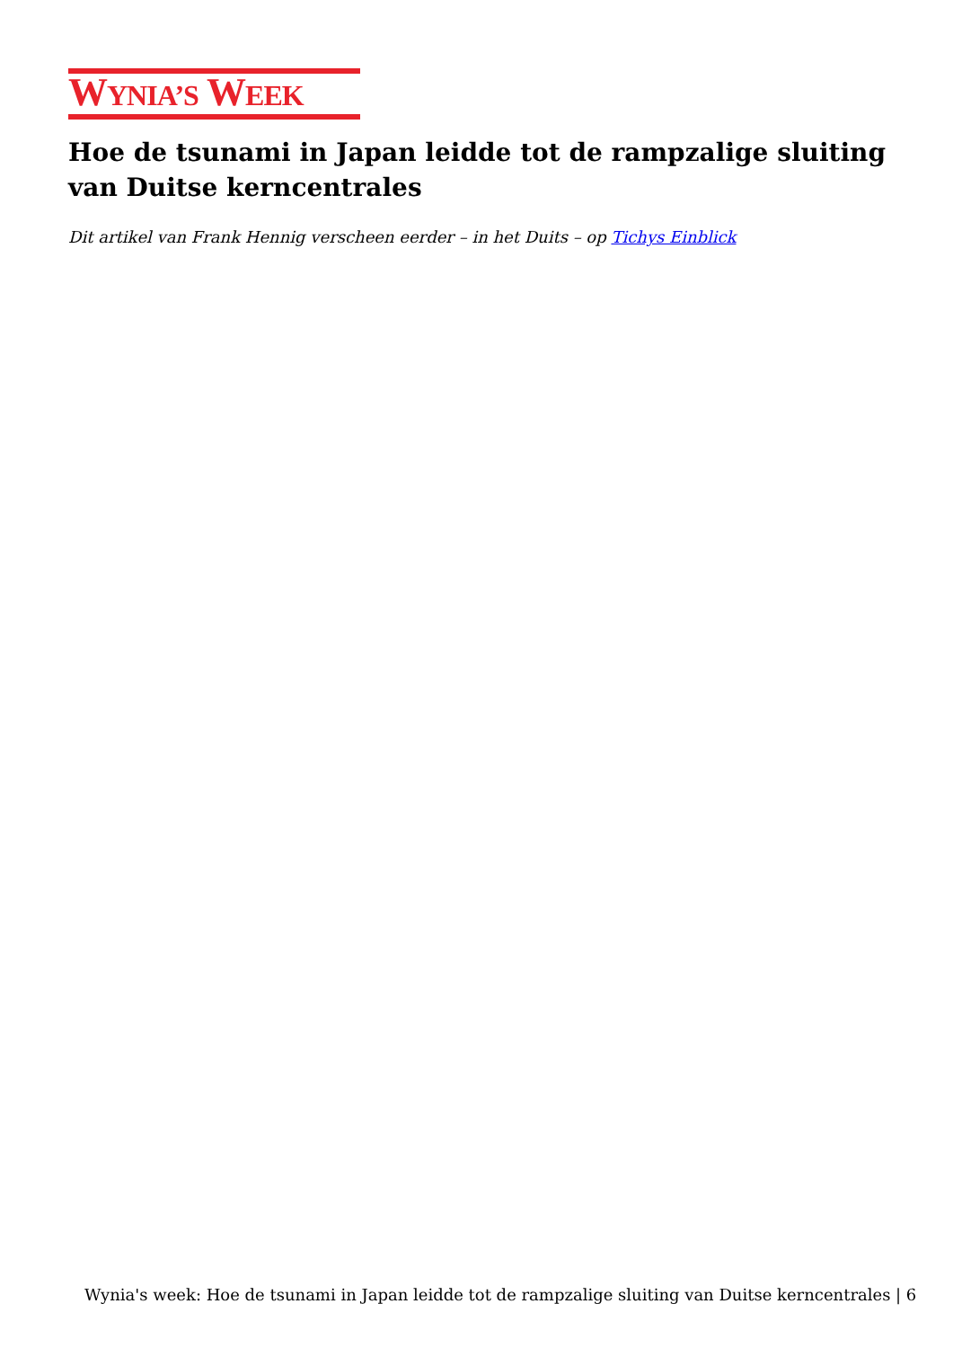WYNIA’S WEEK
Hoe de tsunami in Japan leidde tot de rampzalige sluiting van Duitse kerncentrales
Dit artikel van Frank Hennig verscheen eerder – in het Duits – op Tichys Einblick
Wynia's week: Hoe de tsunami in Japan leidde tot de rampzalige sluiting van Duitse kerncentrales | 6